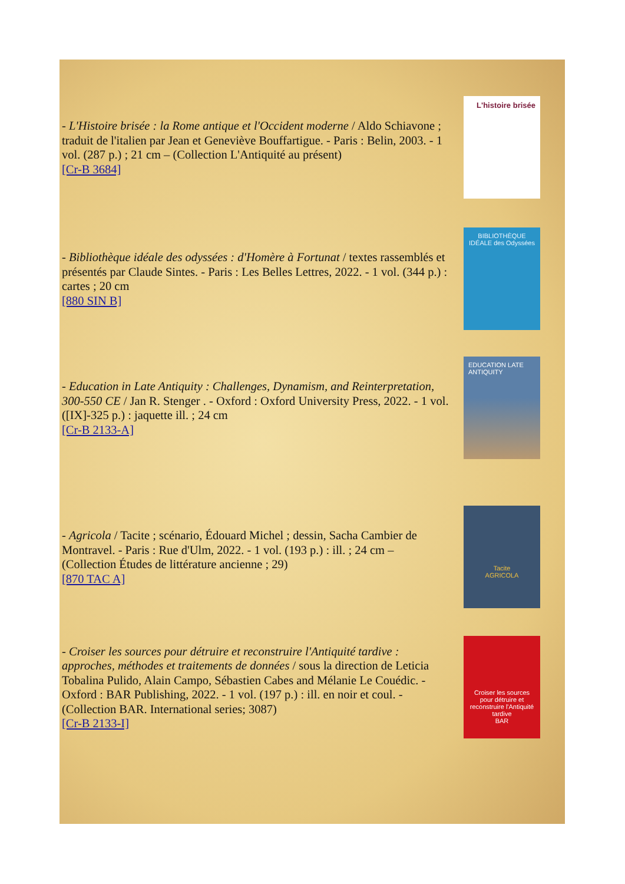- L'Histoire brisée : la Rome antique et l'Occident moderne / Aldo Schiavone ; traduit de l'italien par Jean et Geneviève Bouffartigue. - Paris : Belin, 2003. - 1 vol. (287 p.) ; 21 cm – (Collection L'Antiquité au présent)
[Cr-B 3684]
L'histoire brisée
- Bibliothèque idéale des odyssées : d'Homère à Fortunat / textes rassemblés et présentés par Claude Sintes. - Paris : Les Belles Lettres, 2022. - 1 vol. (344 p.) : cartes ; 20 cm
[880 SIN B]
BIBLIOTHÈQUE IDÉALE des Odyssées
- Education in Late Antiquity : Challenges, Dynamism, and Reinterpretation, 300-550 CE / Jan R. Stenger . - Oxford : Oxford University Press, 2022. - 1 vol. ([IX]-325 p.) : jaquette ill. ; 24 cm
[Cr-B 2133-A]
EDUCATION LATE ANTIQUITY
- Agricola / Tacite ; scénario, Édouard Michel ; dessin, Sacha Cambier de Montravel. - Paris : Rue d'Ulm, 2022. - 1 vol. (193 p.) : ill. ; 24 cm – (Collection Études de littérature ancienne ; 29)
[870 TAC A]
Tacite
AGRICOLA
- Croiser les sources pour détruire et reconstruire l'Antiquité tardive : approches, méthodes et traitements de données / sous la direction de Leticia Tobalina Pulido, Alain Campo, Sébastien Cabes and Mélanie Le Couédic. - Oxford : BAR Publishing, 2022. - 1 vol. (197 p.) : ill. en noir et coul. - (Collection BAR. International series; 3087)
[Cr-B 2133-I]
Croiser les sources pour détruire et reconstruire l'Antiquité tardive
BAR